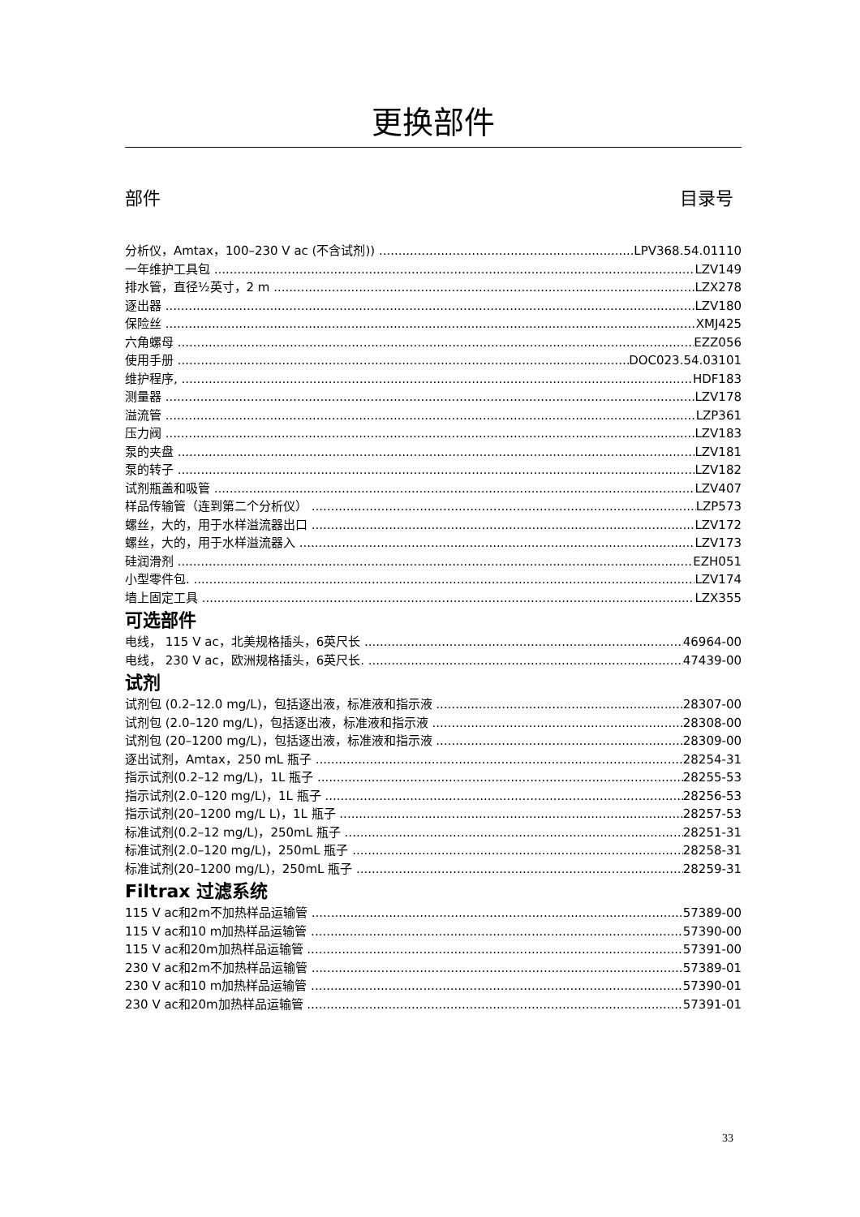更换部件
部件 目录号
分析仪，Amtax，100–230 V ac (不含试剂)) LPV368.54.01110
一年维护工具包 LZV149
排水管，直径½英寸，2 m LZX278
逐出器 LZV180
保险丝 XMJ425
六角螺母 EZZ056
使用手册 DOC023.54.03101
维护程序, HDF183
测量器 LZV178
溢流管 LZP361
压力阀 LZV183
泵的夹盘 LZV181
泵的转子 LZV182
试剂瓶盖和吸管 LZV407
样品传输管（连到第二个分析仪） LZP573
螺丝，大的，用于水样溢流器出口 LZV172
螺丝，大的，用于水样溢流器入 LZV173
硅润滑剂 EZH051
小型零件包. LZV174
墙上固定工具 LZX355
可选部件
电线， 115 V ac，北美规格插头，6英尺长 46964-00
电线， 230 V ac，欧洲规格插头，6英尺长. 47439-00
试剂
试剂包 (0.2–12.0 mg/L)，包括逐出液，标准液和指示液 28307-00
试剂包 (2.0–120 mg/L)，包括逐出液，标准液和指示液 28308-00
试剂包 (20–1200 mg/L)，包括逐出液，标准液和指示液 28309-00
逐出试剂，Amtax，250 mL 瓶子 28254-31
指示试剂(0.2–12 mg/L)，1L 瓶子 28255-53
指示试剂(2.0–120 mg/L)，1L 瓶子 28256-53
指示试剂(20–1200 mg/L L)，1L 瓶子 28257-53
标准试剂(0.2–12 mg/L)，250mL 瓶子 28251-31
标准试剂(2.0–120 mg/L)，250mL 瓶子 28258-31
标准试剂(20–1200 mg/L)，250mL 瓶子 28259-31
Filtrax 过滤系统
115 V ac和2m不加热样品运输管 57389-00
115 V ac和10 m加热样品运输管 57390-00
115 V ac和20m加热样品运输管 57391-00
230 V ac和2m不加热样品运输管 57389-01
230 V ac和10 m加热样品运输管 57390-01
230 V ac和20m加热样品运输管 57391-01
33